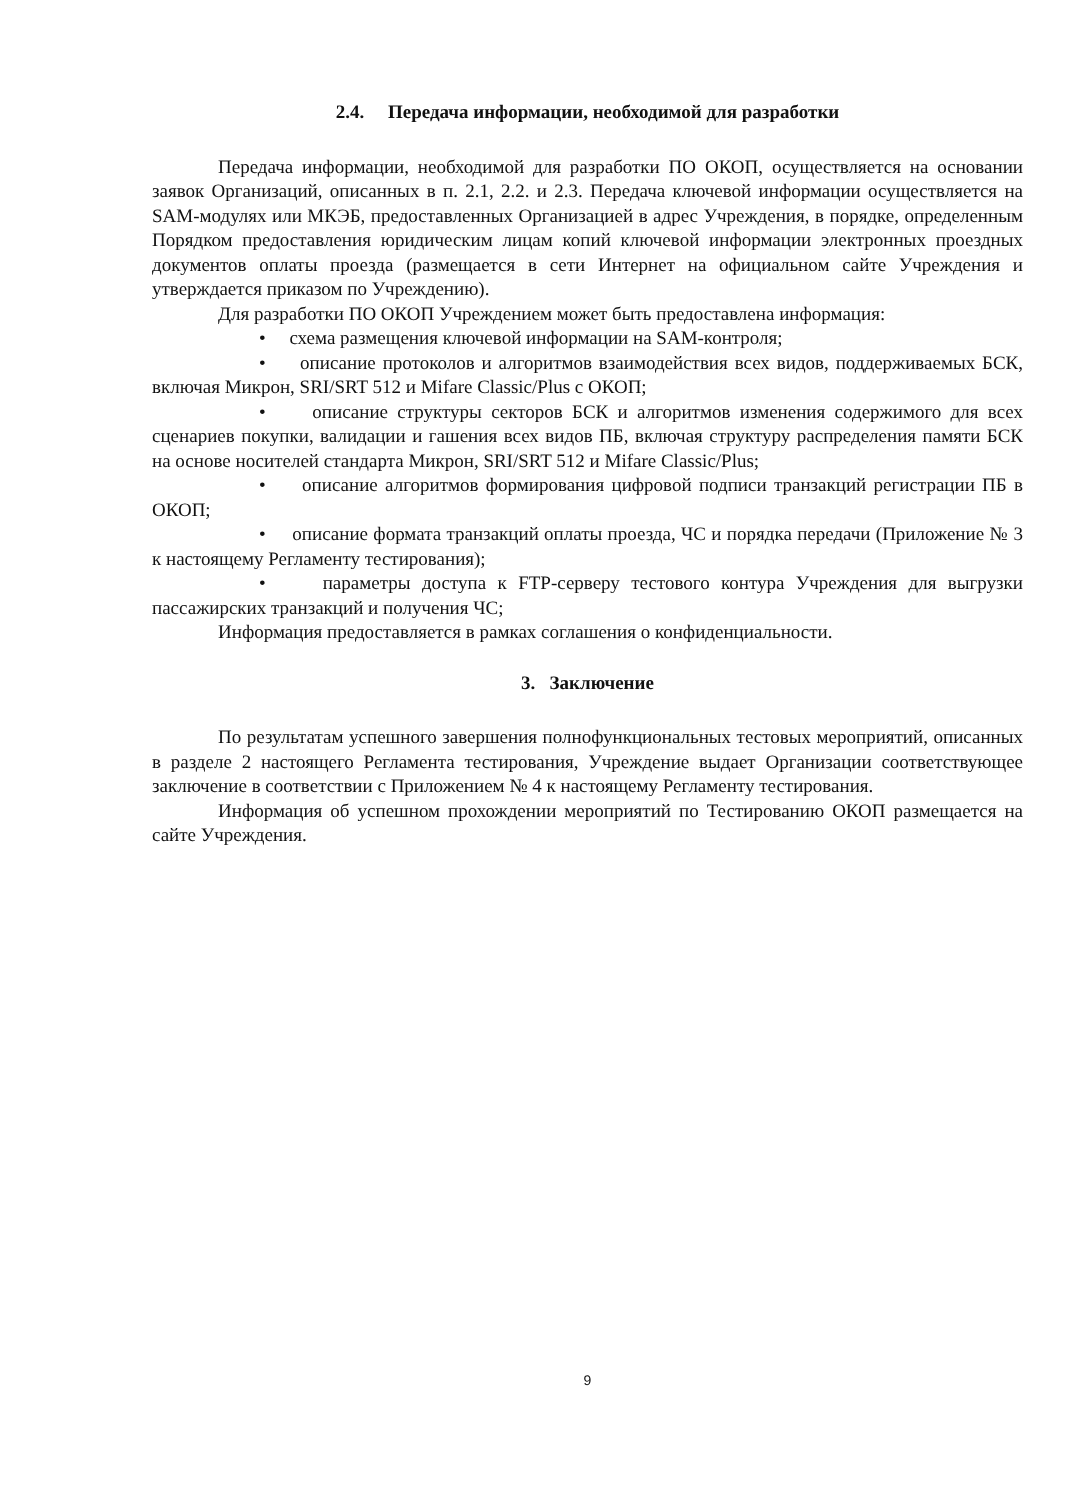2.4. Передача информации, необходимой для разработки
Передача информации, необходимой для разработки ПО ОКОП, осуществляется на основании заявок Организаций, описанных в п. 2.1, 2.2. и 2.3. Передача ключевой информации осуществляется на SAM-модулях или МКЭБ, предоставленных Организацией в адрес Учреждения, в порядке, определенным Порядком предоставления юридическим лицам копий ключевой информации электронных проездных документов оплаты проезда (размещается в сети Интернет на официальном сайте Учреждения и утверждается приказом по Учреждению).
Для разработки ПО ОКОП Учреждением может быть предоставлена информация:
• схема размещения ключевой информации на SAM-контроля;
• описание протоколов и алгоритмов взаимодействия всех видов, поддерживаемых БСК, включая Микрон, SRI/SRT 512 и Mifare Classic/Plus с ОКОП;
• описание структуры секторов БСК и алгоритмов изменения содержимого для всех сценариев покупки, валидации и гашения всех видов ПБ, включая структуру распределения памяти БСК на основе носителей стандарта Микрон, SRI/SRT 512 и Mifare Classic/Plus;
• описание алгоритмов формирования цифровой подписи транзакций регистрации ПБ в ОКОП;
• описание формата транзакций оплаты проезда, ЧС и порядка передачи (Приложение № 3 к настоящему Регламенту тестирования);
• параметры доступа к FTP-серверу тестового контура Учреждения для выгрузки пассажирских транзакций и получения ЧС;
Информация предоставляется в рамках соглашения о конфиденциальности.
3. Заключение
По результатам успешного завершения полнофункциональных тестовых мероприятий, описанных в разделе 2 настоящего Регламента тестирования, Учреждение выдает Организации соответствующее заключение в соответствии с Приложением № 4 к настоящему Регламенту тестирования.
Информация об успешном прохождении мероприятий по Тестированию ОКОП размещается на сайте Учреждения.
9